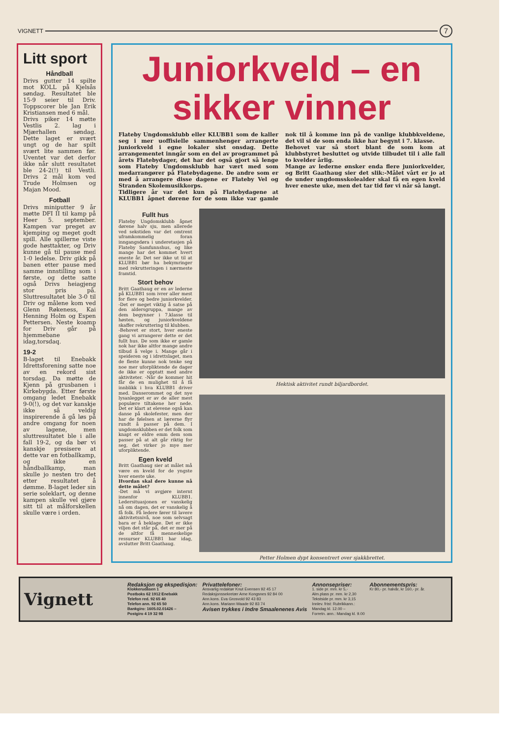VIGNETT 7
Litt sport
Håndball
Drivs gutter 14 spilte mot KOLL på Kjelsås søndag. Resultatet ble 15-9 seier til Driv. Toppscorer ble Jan Erik Kristiansen med 6 mål.
Drivs piker 14 møtte Vestlis 2. lag i Mjærhallen søndag. Dette laget er svært ungt og de har spilt svært lite sammen før. Uventet var det derfor ikke når slutt resultatet ble 24-2(!) til Vestli. Drivs 2 mål kom ved Trude Holmsen og Majan Mood.
Fotball
Drivs miniputter 9 år møtte DFI II til kamp på Heer 5. september. Kampen var preget av kjemping og meget godt spill. Alle spillerne viste gode høsttakter, og Driv kunne gå til pause med 1-0 ledelse. Driv gikk på banen etter pause med samme innstilling som i første, og dette satte også Drivs heiagjeng stor pris på. Sluttresultatet ble 3-0 til Driv og målene kom ved Glenn Røkeness, Kai Henning Holm og Espen Pettersen. Neste koamp for Driv går på hjemmebane idag,torsdaq.
19-2
B-laget til Enebakk Idrettsforening satte noe av en rekord sist torsdag. Da møtte de Kjenn på grusbanen i Kirkebygda. Etter første omgang ledet Enebakk 9-0(!), og det var kanskje ikke så veldig inspirerende å gå løs på andre omgang for noen av lagene, men sluttresultatet ble i alle fall 19-2, og da bør vi kanskje presisere at dette var en fotballkamp, og ikke en håndballkamp, man skulle jo nesten tro det etter resultatet å dømme. B-laget leder sin serie soleklart, og denne kampen skulle vel gjøre sitt til at målforskellen skulle være i orden.
Juniorkveld – en sikker vinner
Flateby Ungdomsklubb eller KLUBB1 som de kaller seg i mer uoffisielle sammenhenger arrangerte juniorkveld i egne lokaler sist onsdag. Dette arrangementet inngår som en del av programmet på årets Flatebydager, det har det også gjort så lenge som Flateby Ungdomsklubb har vært med som medarrangører på Flatebydagene. De andre som er med å arrangere disse dagene er Flateby Vel og Stranden Skolemusikkorps.
Tidligere år var det kun på Flatebydagene at KLUBB1 åpnet dørene for de som ikke var gamle nok til å komme inn på de vanlige klubbkveldene, det vil si de som enda ikke har begynt i 7. klasse.
Behovet var så stort blant de som kom at klubbstyret besluttet og utvide tilbudet til i alle fall to kvelder årlig.
Mange av lederne ønsker enda flere juniorkvelder, og Britt Gaathaug sier det slik:-Målet vårt er jo at de under ungdomsskolealder skal få en egen kveld hver eneste uke, men det tar tid før vi når så langt.
Fullt hus
Flateby Ungdomsklubb åpnet dørene halv sju, men allerede ved sekstiden var det omtrent uframkommelig foran inngangsdøra i underetasjen på Flateby Samfunnshus, og like mange har det kommet hvert eneste år. Det ser ikke ut til at KLUBB1 bør ha bekymringer med rekrutteringen i nærmeste framtid.
Stort behov
Britt Gaathaug er en av lederne på KLUBB1 som ivrer aller mest for flere og bedre juniorkvelder. -Det er meget viktig å satse på den aldersgruppa, mange av dem begynner i 7.klasse til høsten, og juniorkveldene skaffer rekruttering til klubben.
-Behovet er stort, hver eneste gang vi arrangerer dette er det fullt hus. De som ikke er gamle nok har ikke altfor mange andre tilbud å velge i. Mange går i speideren og i idrettslaget, men de fleste kunne nok tenke seg noe mer uforpliktende de dager de ikke er opptatt med andre aktiviteter. -Når de kommer hit får de en mulighet til å få innblikk i hva KLUBB1 driver med. Danserommet og det nye lysanlegget er av de aller mest populære tiltakene her nede. Det er klart at elevene også kan danse på skolefester, men der har de følelsen at lærerne flyr rundt å passer på dem. I ungdomsklubben er det folk som knapt er eldre emm dem som passer på at alt går riktig for seg, det virker jo mye mer uforpliktende.
Egen kveld
Britt Gaathaug sier at målet må være en kveld for de yngste hver eneste uke.
Hvordan skal dere kunne nå dette målet?
-Det må vi avgjøre internt innenfor KLUBB1. Ledersituasjonen er vanskelig nå om dagen, det er vanskelig å få folk. Få ledere fører til lavere aktivitetsnivå, noe som selvsagt bara er å beklage. Det er ikke viljen det står på, det er mer på de altfor få menneskelige ressurser KLUBB1 har idag, avslutter Britt Gaathaug.
Hektisk aktivitet rundt biljardbordet.
Petter Holmen dypt konsentrert over sjakkbrettet.
Vignett
Redaksjon og ekspedisjon:
Klokkerudåsen 1
Postboks 62 1912 Enebakk
Telefon red. 92 65 40
Telefon ann. 92 65 50
Bankgiro: 1605.02.01426 –
Postgiro 4 19 32 98
Privattelefoner:
Ansvarlig redaktør Knut Evensen 92 45 17
Redaksjonssekretær Arne Kongsnes 92 84 00
Ann.kons. Eva Grosvold 92 43 83
Ann.kons. Mariann Waade 92 83 74
Avisen trykkes i Indre Smaalenenes Avis
Annonsepriser:
1. side pr. mm. kr 5,-
Alm.plass pr. mm. kr 2,30
Tekstside pr. mm. kr 3,15
Innlev. frist: Rubrikkann.:
Mandag kl. 12.00 –
Forretn. ann.: Mandag kl. 9.00
Abonnementspris:
Kr 80,- pr. halvår, kr 160,- pr. år.